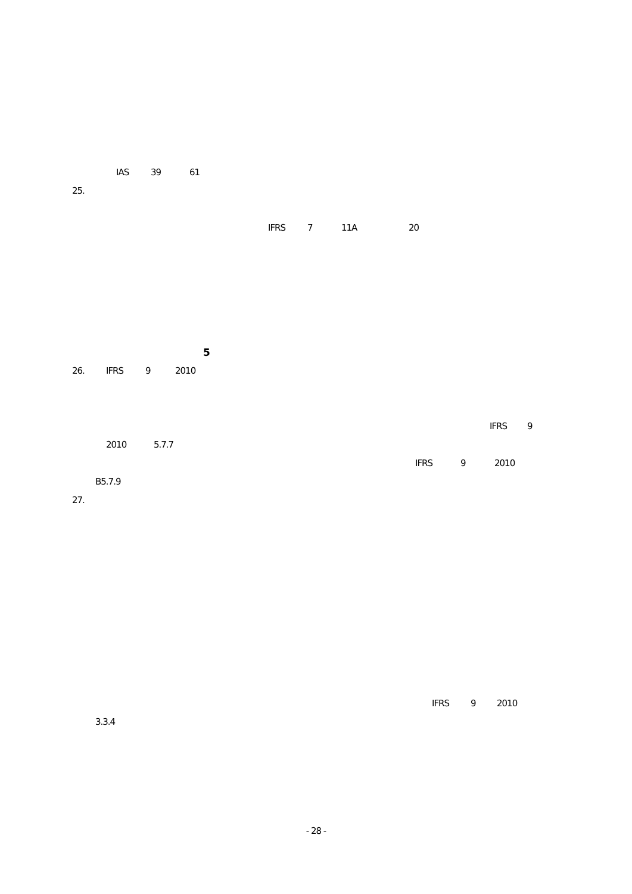IAS 39 61
25.
IFRS 7 11A 20
5
26. IFRS 9 2010
IFRS 9
2010 5.7.7
IFRS 9 2010
B5.7.9
27.
IFRS 9 2010
3.3.4
- 28 -